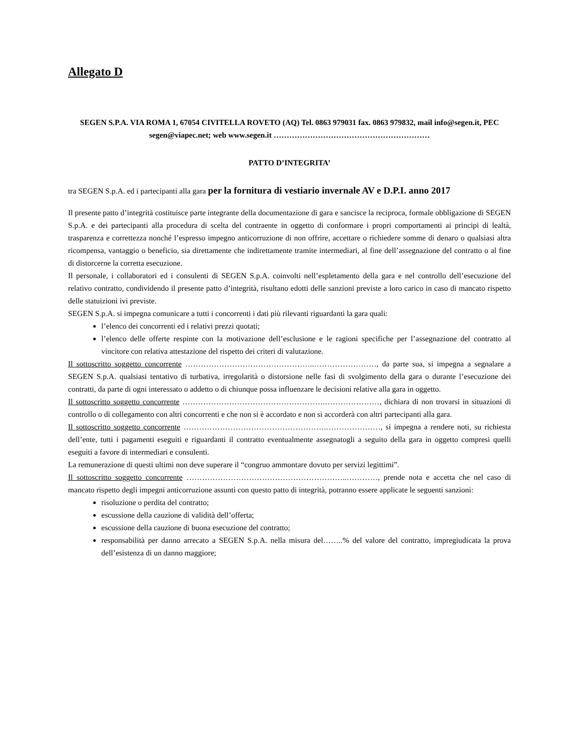Allegato D
SEGEN S.P.A. VIA ROMA 1, 67054 CIVITELLA ROVETO (AQ) Tel. 0863 979031 fax. 0863 979832, mail info@segen.it, PEC segen@viapec.net; web www.segen.it ……………………………………………………
PATTO D’INTEGRITA’
tra SEGEN S.p.A. ed i partecipanti alla gara per la fornitura di vestiario invernale AV e D.P.I. anno 2017
Il presente patto d’integrità costituisce parte integrante della documentazione di gara e sancisce la reciproca, formale obbligazione di SEGEN S.p.A. e dei partecipanti alla procedura di scelta del contraente in oggetto di conformare i propri comportamenti ai principi di lealtà, trasparenza e correttezza nonché l’espresso impegno anticorruzione di non offrire, accettare o richiedere somme di denaro o qualsiasi altra ricompensa, vantaggio o beneficio, sia direttamente che indirettamente tramite intermediari, al fine dell’assegnazione del contratto o al fine di distorcerne la corretta esecuzione.
Il personale, i collaboratori ed i consulenti di SEGEN S.p.A. coinvolti nell’espletamento della gara e nel controllo dell’esecuzione del relativo contratto, condividendo il presente patto d’integrità, risultano edotti delle sanzioni previste a loro carico in caso di mancato rispetto delle statuizioni ivi previste.
SEGEN S.p.A. si impegna comunicare a tutti i concorrenti i dati più rilevanti riguardanti la gara quali:
l’elenco dei concorrenti ed i relativi prezzi quotati;
l’elenco delle offerte respinte con la motivazione dell’esclusione e le ragioni specifiche per l’assegnazione del contratto al vincitore con relativa attestazione del rispetto dei criteri di valutazione.
Il sottoscritto soggetto concorrente …………………………………………..……………………, da parte sua, si impegna a segnalare a SEGEN S.p.A. qualsiasi tentativo di turbativa, irregolarità o distorsione nelle fasi di svolgimento della gara o durante l’esecuzione dei contratti, da parte di ogni interessato o addetto o di chiunque possa influenzare le decisioni relative alla gara in oggetto.
Il sottoscritto soggetto concorrente ……………………………………………….…………………, dichiara di non trovarsi in situazioni di controllo o di collegamento con altri concorrenti e che non si è accordato e non si accorderà con altri partecipanti alla gara.
Il sottoscritto soggetto concorrente ……………………………………………….…………………, si impegna a rendere noti, su richiesta dell’ente, tutti i pagamenti eseguiti e riguardanti il contratto eventualmente assegnatogli a seguito della gara in oggetto compresi quelli eseguiti a favore di intermediari e consulenti.
La remunerazione di questi ultimi non deve superare il “congruo ammontare dovuto per servizi legittimi”.
Il sottoscritto soggetto concorrente ……………………………………………………..…………, prende nota e accetta che nel caso di mancato rispetto degli impegni anticorruzione assunti con questo patto di integrità, potranno essere applicate le seguenti sanzioni:
risoluzione o perdita del contratto;
escussione della cauzione di validità dell’offerta;
escussione della cauzione di buona esecuzione del contratto;
responsabilità per danno arrecato a SEGEN S.p.A. nella misura del……..% del valore del contratto, impregiudicata la prova dell’esistenza di un danno maggiore;